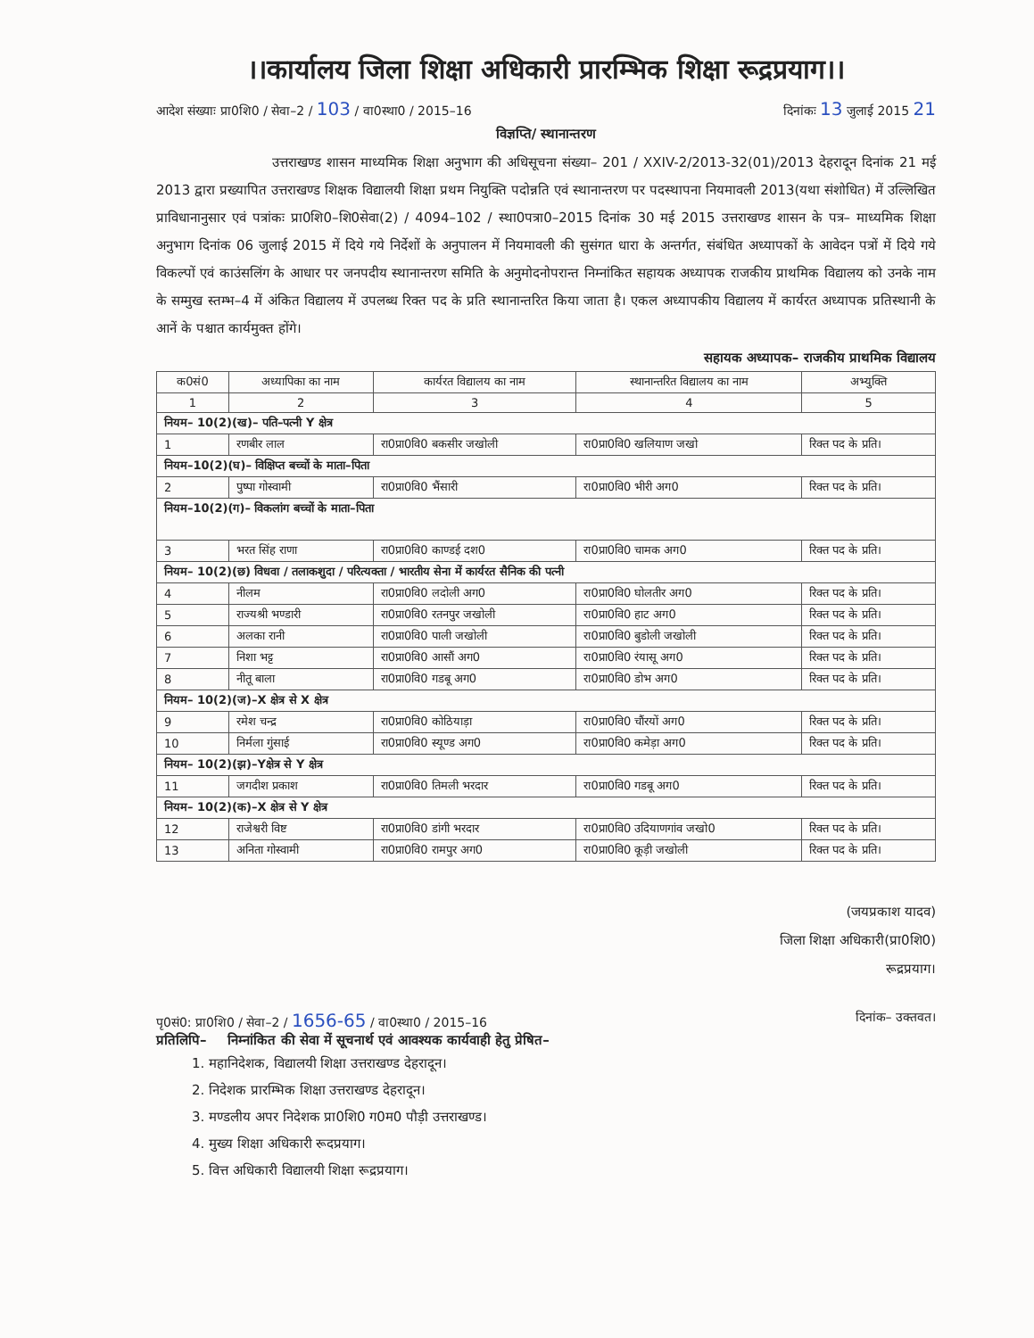।।कार्यालय जिला शिक्षा अधिकारी प्रारम्भिक शिक्षा रूद्रप्रयाग।।
आदेश संख्याः प्रा0शि0 / सेवा–2 / 103 / वा0स्था0 / 2015–16 दिनांकः 13 जुलाई 2015 21
विज्ञप्ति/ स्थानान्तरण
उत्तराखण्ड शासन माध्यमिक शिक्षा अनुभाग की अधिसूचना संख्या– 201 / XXIV-2/2013-32(01)/2013 देहरादून दिनांक 21 मई 2013 द्वारा प्रख्यापित उत्तराखण्ड शिक्षक विद्यालयी शिक्षा प्रथम नियुक्ति पदोन्नति एवं स्थानान्तरण पर पदस्थापना नियमावली 2013(यथा संशोधित) में उल्लिखित प्राविधानानुसार एवं पत्रांकः प्रा0शि0–शि0सेवा(2) / 4094–102 / स्था0पत्रा0–2015 दिनांक 30 मई 2015 उत्तराखण्ड शासन के पत्र– माध्यमिक शिक्षा अनुभाग दिनांक 06 जुलाई 2015 में दिये गये निर्देशों के अनुपालन में नियमावली की सुसंगत धारा के अन्तर्गत, संबंधित अध्यापकों के आवेदन पत्रों में दिये गये विकल्पों एवं काउंसलिंग के आधार पर जनपदीय स्थानान्तरण समिति के अनुमोदनोपरान्त निम्नांकित सहायक अध्यापक राजकीय प्राथमिक विद्यालय को उनके नाम के सम्मुख स्तम्भ–4 में अंकित विद्यालय में उपलब्ध रिक्त पद के प्रति स्थानान्तरित किया जाता है। एकल अध्यापकीय विद्यालय में कार्यरत अध्यापक प्रतिस्थानी के आनें के पश्चात कार्यमुक्त होंगे।
सहायक अध्यापक– राजकीय प्राथमिक विद्यालय
| क0सं0 | अध्यापिका का नाम | कार्यरत विद्यालय का नाम | स्थानान्तरित विद्यालय का नाम | अभ्युक्ति |
| --- | --- | --- | --- | --- |
| 1 | 2 | 3 | 4 | 5 |
| नियम– 10(2)(ख)– पति–पत्नी Y क्षेत्र | | | | |
| 1 | रणबीर लाल | रा0प्रा0वि0 बकसीर जखोली | रा0प्रा0वि0 खलियाण जखो | रिक्त पद के प्रति। |
| नियम–10(2)(घ)– विक्षिप्त बच्चों के माता–पिता | | | | |
| 2 | पुष्पा गोस्वामी | रा0प्रा0वि0 भैंसारी | रा0प्रा0वि0 भीरी अग0 | रिक्त पद के प्रति। |
| नियम–10(2)(ग)– विकलांग बच्चों के माता–पिता | | | | |
| 3 | भरत सिंह राणा | रा0प्रा0वि0 काण्डई दश0 | रा0प्रा0वि0 चामक अग0 | रिक्त पद के प्रति। |
| नियम– 10(2)(छ) विधवा / तलाकशुदा / परित्यक्ता / भारतीय सेना में कार्यरत सैनिक की पत्नी | | | | |
| 4 | नीलम | रा0प्रा0वि0 लदोली अग0 | रा0प्रा0वि0 घोलतीर अग0 | रिक्त पद के प्रति। |
| 5 | राज्यश्री भण्डारी | रा0प्रा0वि0 रतनपुर जखोली | रा0प्रा0वि0 हाट अग0 | रिक्त पद के प्रति। |
| 6 | अलका रानी | रा0प्रा0वि0 पाली जखोली | रा0प्रा0वि0 बुडोली जखोली | रिक्त पद के प्रति। |
| 7 | निशा भट्ट | रा0प्रा0वि0 आसौं अग0 | रा0प्रा0वि0 रंयासू अग0 | रिक्त पद के प्रति। |
| 8 | नीतू बाला | रा0प्रा0वि0 गडबू अग0 | रा0प्रा0वि0 डोभ अग0 | रिक्त पद के प्रति। |
| नियम– 10(2)(ज)–X क्षेत्र से X क्षेत्र | | | | |
| 9 | रमेश चन्द्र | रा0प्रा0वि0 कोठियाड़ा | रा0प्रा0वि0 चौंरयों अग0 | रिक्त पद के प्रति। |
| 10 | निर्मला गुंसाई | रा0प्रा0वि0 स्यूण्ड अग0 | रा0प्रा0वि0 कमेड़ा अग0 | रिक्त पद के प्रति। |
| नियम– 10(2)(झ)–Yक्षेत्र से Y क्षेत्र | | | | |
| 11 | जगदीश प्रकाश | रा0प्रा0वि0 तिमली भरदार | रा0प्रा0वि0 गडबू अग0 | रिक्त पद के प्रति। |
| नियम– 10(2)(क)–X क्षेत्र से Y क्षेत्र | | | | |
| 12 | राजेश्वरी विष्ट | रा0प्रा0वि0 डांगी भरदार | रा0प्रा0वि0 उदियाणगांव जखो0 | रिक्त पद के प्रति। |
| 13 | अनिता गोस्वामी | रा0प्रा0वि0 रामपुर अग0 | रा0प्रा0वि0 कूड़ी जखोली | रिक्त पद के प्रति। |
(जयप्रकाश यादव)
जिला शिक्षा अधिकारी(प्रा0शि0)
रूद्रप्रयाग।
पृ0सं0: प्रा0शि0 / सेवा–2 / 1656-65 / वा0स्था0 / 2015–16 दिनांक– उक्तवत।
प्रतिलिपि– निम्नांकित की सेवा में सूचनार्थ एवं आवश्यक कार्यवाही हेतु प्रेषित–
1. महानिदेशक, विद्यालयी शिक्षा उत्तराखण्ड देहरादून।
2. निदेशक प्रारम्भिक शिक्षा उत्तराखण्ड देहरादून।
3. मण्डलीय अपर निदेशक प्रा0शि0 ग0म0 पौड़ी उत्तराखण्ड।
4. मुख्य शिक्षा अधिकारी रूदप्रयाग।
5. वित्त अधिकारी विद्यालयी शिक्षा रूद्रप्रयाग।